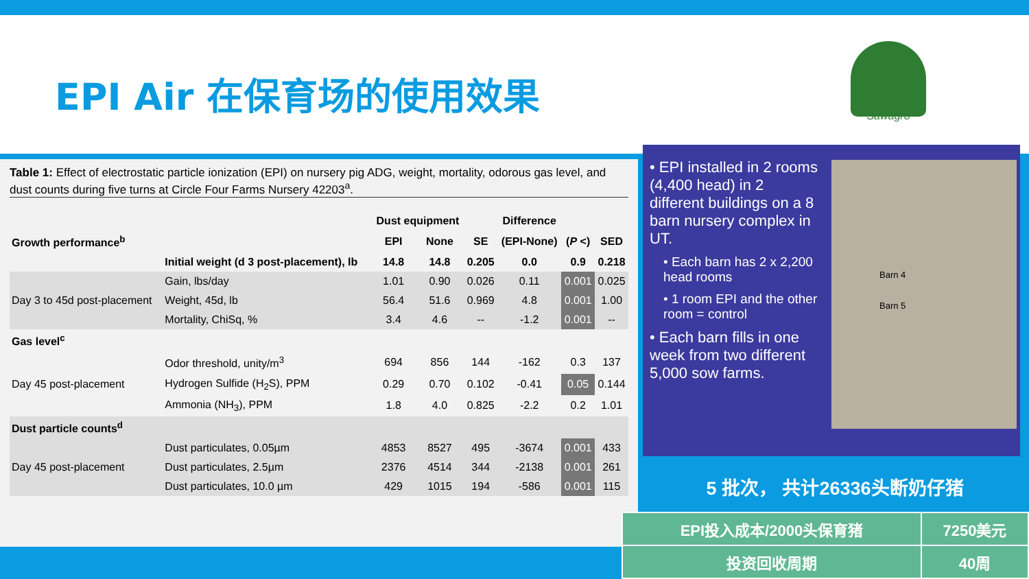EPI Air 在保育场的使用效果
Sawagro
Table 1: Effect of electrostatic particle ionization (EPI) on nursery pig ADG, weight, mortality, odorous gas level, and dust counts during five turns at Circle Four Farms Nursery 42203<sup>a</sup>.
| | | Dust equipment | | | Difference | | |
| --- | --- | --- | --- | --- | --- | --- | --- |
| Growth performance<sup>b</sup> | | EPI | None | SE | (EPI-None) | ( P <) | SED |
| | Initial weight (d 3 post-placement), lb | 14.8 | 14.8 | 0.205 | 0.0 | 0.9 | 0.218 |
| Day 3 to 45d post-placement | Gain, lbs/day | 1.01 | 0.90 | 0.026 | 0.11 | 0.001 | 0.025 |
| | Weight, 45d, lb | 56.4 | 51.6 | 0.969 | 4.8 | 0.001 | 1.00 |
| | Mortality, ChiSq, % | 3.4 | 4.6 | -- | -1.2 | 0.001 | -- |
| Gas level<sup>c</sup> | | | | | | | |
| Day 45 post-placement | Odor threshold, unity/m<sup>3</sup> | 694 | 856 | 144 | -162 | 0.3 | 137 |
| | Hydrogen Sulfide (H<sub>2</sub>S), PPM | 0.29 | 0.70 | 0.102 | -0.41 | 0.05 | 0.144 |
| | Ammonia (NH<sub>3</sub>), PPM | 1.8 | 4.0 | 0.825 | -2.2 | 0.2 | 1.01 |
| Dust particle counts<sup>d</sup> | | | | | | | |
| Day 45 post-placement | Dust particulates, 0.05µm | 4853 | 8527 | 495 | -3674 | 0.001 | 433 |
| | Dust particulates, 2.5µm | 2376 | 4514 | 344 | -2138 | 0.001 | 261 |
| | Dust particulates, 10.0 µm | 429 | 1015 | 194 | -586 | 0.001 | 115 |
• EPI installed in 2 rooms (4,400 head) in 2 different buildings on a 8 barn nursery complex in UT.
• Each barn has 2 x 2,200 head rooms
• 1 room EPI and the other room = control
• Each barn fills in one week from two different 5,000 sow farms.
Barn 4
Barn 5
5 批次， 共计26336头断奶仔猪
| EPI投入成本/2000头保育猪 | 7250美元 |
| 投资回收周期 | 40周 |